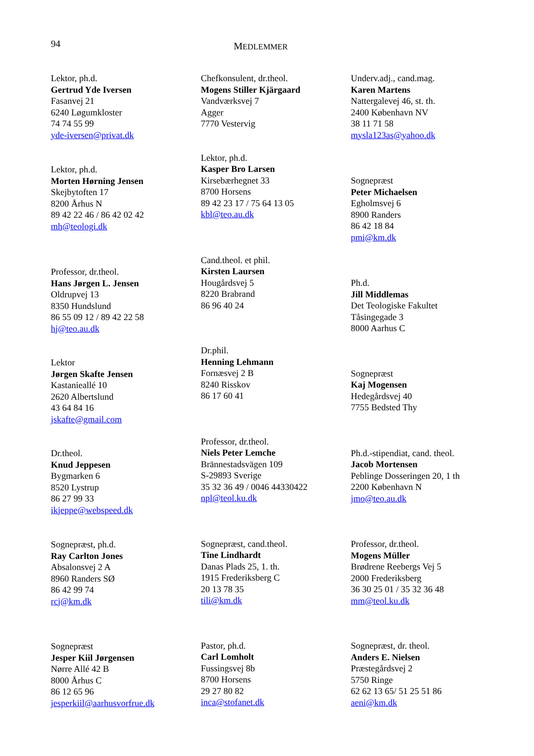94 MEDLEMMER
Lektor, ph.d.
Gertrud Yde Iversen
Fasanvej 21
6240 Løgumkloster
74 74 55 99
yde-iversen@privat.dk
Lektor, ph.d.
Morten Hørning Jensen
Skejbytoften 17
8200 Århus N
89 42 22 46 / 86 42 02 42
mh@teologi.dk
Professor, dr.theol.
Hans Jørgen L. Jensen
Oldrupvej 13
8350 Hundslund
86 55 09 12 / 89 42 22 58
hj@teo.au.dk
Lektor
Jørgen Skafte Jensen
Kastanieallé 10
2620 Albertslund
43 64 84 16
jskafte@gmail.com
Dr.theol.
Knud Jeppesen
Bygmarken 6
8520 Lystrup
86 27 99 33
ikjeppe@webspeed.dk
Sognepræst, ph.d.
Ray Carlton Jones
Absalonsvej 2 A
8960 Randers SØ
86 42 99 74
rcj@km.dk
Sognepræst
Jesper Kiil Jørgensen
Nørre Allé 42 B
8000 Århus C
86 12 65 96
jesperkiil@aarhusvorfrue.dk
Chefkonsulent, dr.theol.
Mogens Stiller Kjärgaard
Vandværksvej 7
Agger
7770 Vestervig
Lektor, ph.d.
Kasper Bro Larsen
Kirsebærhegnet 33
8700 Horsens
89 42 23 17 / 75 64 13 05
kbl@teo.au.dk
Cand.theol. et phil.
Kirsten Laursen
Hougårdsvej 5
8220 Brabrand
86 96 40 24
Dr.phil.
Henning Lehmann
Fornæsvej 2 B
8240 Risskov
86 17 60 41
Professor, dr.theol.
Niels Peter Lemche
Brännestadsvägen 109
S-29893 Sverige
35 32 36 49 / 0046 44330422
npl@teol.ku.dk
Sognepræst, cand.theol.
Tine Lindhardt
Danas Plads 25, 1. th.
1915 Frederiksberg C
20 13 78 35
tili@km.dk
Pastor, ph.d.
Carl Lomholt
Fussingsvej 8b
8700 Horsens
29 27 80 82
inca@stofanet.dk
Underv.adj., cand.mag.
Karen Martens
Nattergalevej 46, st. th.
2400 København NV
38 11 71 58
mysla123as@yahoo.dk
Sognepræst
Peter Michaelsen
Egholmsvej 6
8900 Randers
86 42 18 84
pmi@km.dk
Ph.d.
Jill Middlemas
Det Teologiske Fakultet
Tåsingegade 3
8000 Aarhus C
Sognepræst
Kaj Mogensen
Hedegårdsvej 40
7755 Bedsted Thy
Ph.d.-stipendiat, cand. theol.
Jacob Mortensen
Peblinge Dosseringen 20, 1 th
2200 København N
jmo@teo.au.dk
Professor, dr.theol.
Mogens Müller
Brødrene Reebergs Vej 5
2000 Frederiksberg
36 30 25 01 / 35 32 36 48
mm@teol.ku.dk
Sognepræst, dr. theol.
Anders E. Nielsen
Præstegårdsvej 2
5750 Ringe
62 62 13 65/ 51 25 51 86
aeni@km.dk